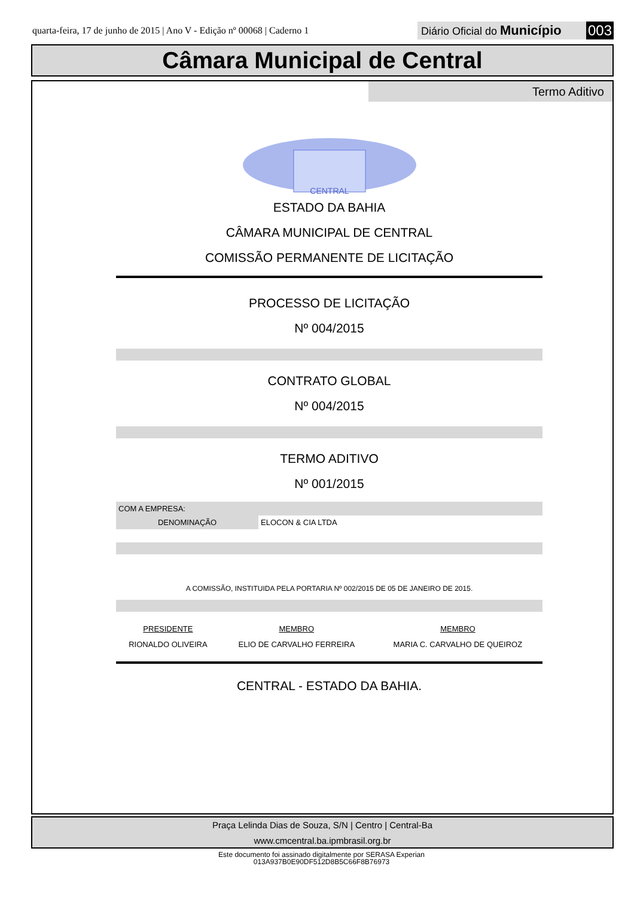quarta-feira, 17 de junho de 2015 | Ano V - Edição nº 00068 | Caderno 1
Diário Oficial do Município 003
Câmara Municipal de Central
Termo Aditivo
CENTRAL
ESTADO DA BAHIA
CÂMARA MUNICIPAL DE CENTRAL
COMISSÃO PERMANENTE DE LICITAÇÃO
PROCESSO DE LICITAÇÃO
Nº 004/2015
CONTRATO GLOBAL
Nº 004/2015
TERMO ADITIVO
Nº 001/2015
| COM A EMPRESA: | |
| DENOMINAÇÃO | ELOCON & CIA LTDA |
A COMISSÃO, INSTITUIDA PELA PORTARIA Nº 002/2015 DE 05 DE JANEIRO DE 2015.
| PRESIDENTE | MEMBRO | MEMBRO |
| RIONALDO OLIVEIRA | ELIO DE CARVALHO FERREIRA | MARIA C. CARVALHO DE QUEIROZ |
CENTRAL - ESTADO DA BAHIA.
Praça Lelinda Dias de Souza, S/N | Centro | Central-Ba
www.cmcentral.ba.ipmbrasil.org.br
Este documento foi assinado digitalmente por SERASA Experian
013A937B0E90DF512D8B5C66F8B76973